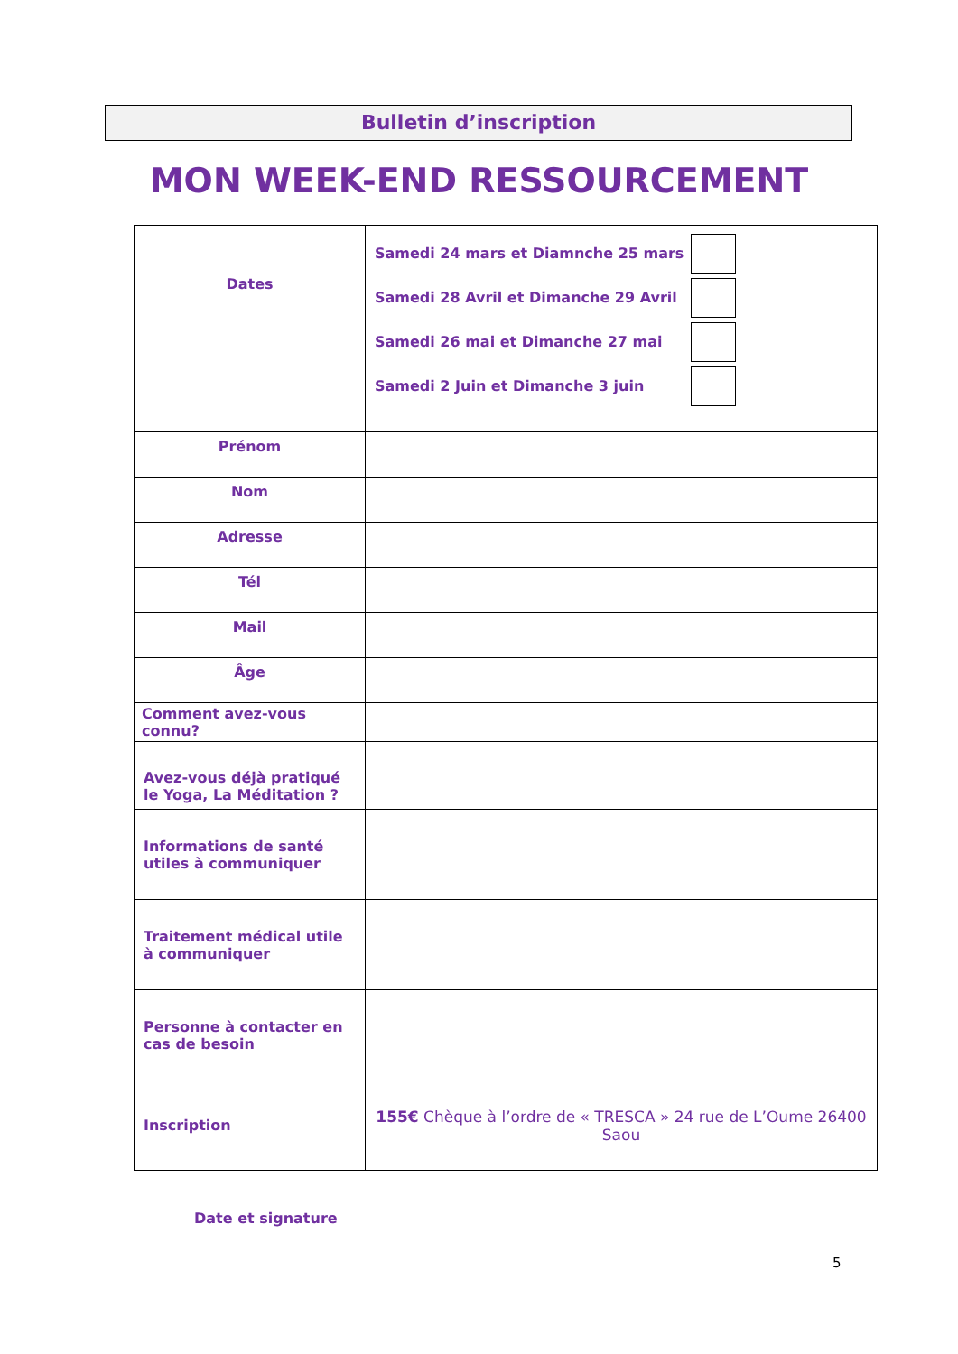Bulletin d’inscription
MON WEEK-END RESSOURCEMENT
| Dates | Samedi 24 mars et Diamnche 25 mars Samedi 28 Avril et Dimanche 29 Avril Samedi 26 mai et Dimanche 27 mai Samedi 2 Juin et Dimanche 3 juin |
| Prénom | |
| Nom | |
| Adresse | |
| Tél | |
| Mail | |
| Âge | |
| Comment avez-vous connu? | |
| Avez-vous déjà pratiqué le Yoga, La Méditation ? | |
| Informations de santé utiles à communiquer | |
| Traitement médical utile à communiquer | |
| Personne à contacter en cas de besoin | |
| Inscription | 155€ Chèque à l’ordre de « TRESCA » 24 rue de L’Oume 26400 Saou |
Date et signature
5